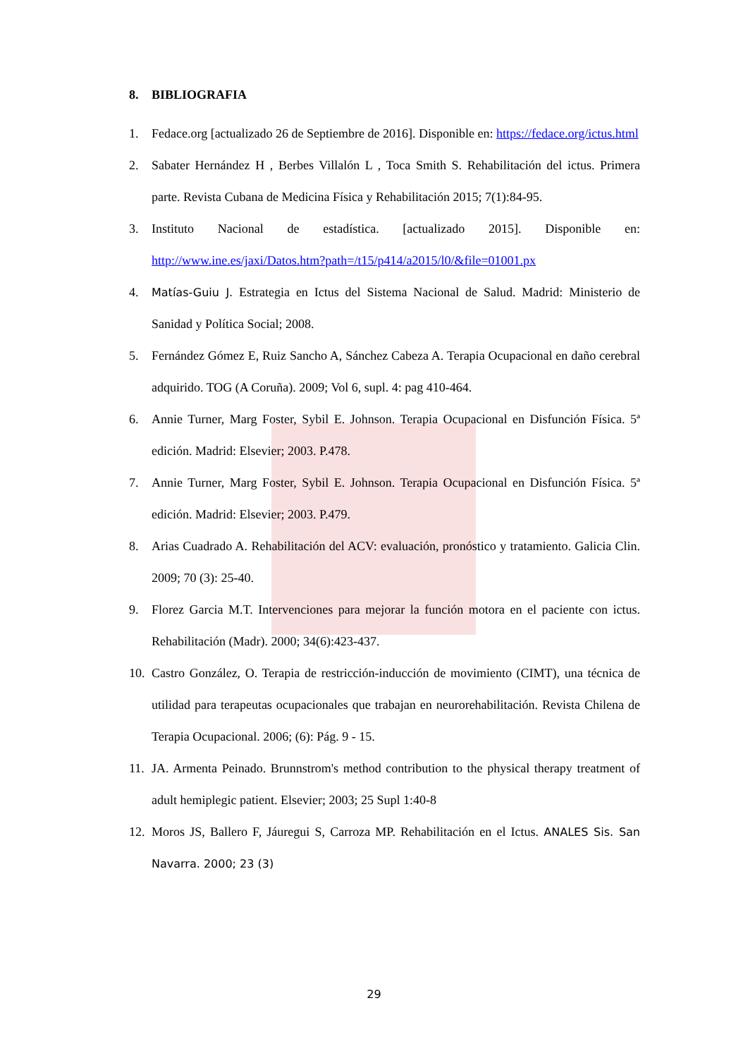8. BIBLIOGRAFIA
1. Fedace.org [actualizado 26 de Septiembre de 2016]. Disponible en: https://fedace.org/ictus.html
2. Sabater Hernández H , Berbes Villalón L , Toca Smith S. Rehabilitación del ictus. Primera parte. Revista Cubana de Medicina Física y Rehabilitación 2015; 7(1):84-95.
3. Instituto Nacional de estadística. [actualizado 2015]. Disponible en: http://www.ine.es/jaxi/Datos.htm?path=/t15/p414/a2015/l0/&file=01001.px
4. Matías-Guiu J. Estrategia en Ictus del Sistema Nacional de Salud. Madrid: Ministerio de Sanidad y Política Social; 2008.
5. Fernández Gómez E, Ruiz Sancho A, Sánchez Cabeza A. Terapia Ocupacional en daño cerebral adquirido. TOG (A Coruña). 2009; Vol 6, supl. 4: pag 410-464.
6. Annie Turner, Marg Foster, Sybil E. Johnson. Terapia Ocupacional en Disfunción Física. 5ª edición. Madrid: Elsevier; 2003. P.478.
7. Annie Turner, Marg Foster, Sybil E. Johnson. Terapia Ocupacional en Disfunción Física. 5ª edición. Madrid: Elsevier; 2003. P.479.
8. Arias Cuadrado A. Rehabilitación del ACV: evaluación, pronóstico y tratamiento. Galicia Clin. 2009; 70 (3): 25-40.
9. Florez Garcia M.T. Intervenciones para mejorar la función motora en el paciente con ictus. Rehabilitación (Madr). 2000; 34(6):423-437.
10.
Castro González, O. Terapia de restricción-inducción de movimiento (CIMT), una técnica de utilidad para terapeutas ocupacionales que trabajan en neurorehabilitación. Revista Chilena de Terapia Ocupacional. 2006; (6): Pág. 9 - 15.
11.
JA. Armenta Peinado. Brunnstrom's method contribution to the physical therapy treatment of adult hemiplegic patient. Elsevier; 2003; 25 Supl 1:40-8
12.
Moros JS, Ballero F, Jáuregui S, Carroza MP. Rehabilitación en el Ictus. ANALES Sis. San Navarra. 2000; 23 (3)
29